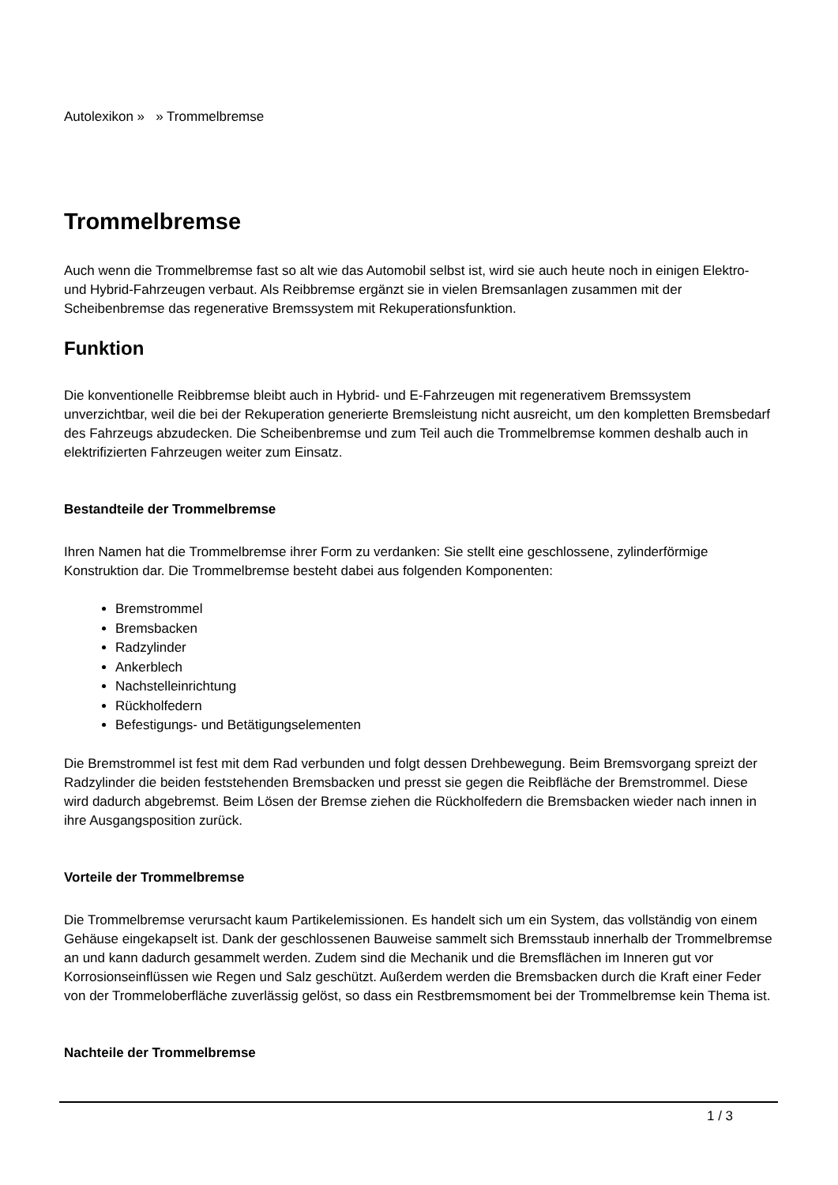Autolexikon » » Trommelbremse
Trommelbremse
Auch wenn die Trommelbremse fast so alt wie das Automobil selbst ist, wird sie auch heute noch in einigen Elektro- und Hybrid-Fahrzeugen verbaut. Als Reibbremse ergänzt sie in vielen Bremsanlagen zusammen mit der Scheibenbremse das regenerative Bremssystem mit Rekuperationsfunktion.
Funktion
Die konventionelle Reibbremse bleibt auch in Hybrid- und E-Fahrzeugen mit regenerativem Bremssystem unverzichtbar, weil die bei der Rekuperation generierte Bremsleistung nicht ausreicht, um den kompletten Bremsbedarf des Fahrzeugs abzudecken. Die Scheibenbremse und zum Teil auch die Trommelbremse kommen deshalb auch in elektrifizierten Fahrzeugen weiter zum Einsatz.
Bestandteile der Trommelbremse
Ihren Namen hat die Trommelbremse ihrer Form zu verdanken: Sie stellt eine geschlossene, zylinderförmige Konstruktion dar. Die Trommelbremse besteht dabei aus folgenden Komponenten:
Bremstrommel
Bremsbacken
Radzylinder
Ankerblech
Nachstelleinrichtung
Rückholfedern
Befestigungs- und Betätigungselementen
Die Bremstrommel ist fest mit dem Rad verbunden und folgt dessen Drehbewegung. Beim Bremsvorgang spreizt der Radzylinder die beiden feststehenden Bremsbacken und presst sie gegen die Reibfläche der Bremstrommel. Diese wird dadurch abgebremst. Beim Lösen der Bremse ziehen die Rückholfedern die Bremsbacken wieder nach innen in ihre Ausgangsposition zurück.
Vorteile der Trommelbremse
Die Trommelbremse verursacht kaum Partikelemissionen. Es handelt sich um ein System, das vollständig von einem Gehäuse eingekapselt ist. Dank der geschlossenen Bauweise sammelt sich Bremsstaub innerhalb der Trommelbremse an und kann dadurch gesammelt werden. Zudem sind die Mechanik und die Bremsflächen im Inneren gut vor Korrosionseinflüssen wie Regen und Salz geschützt. Außerdem werden die Bremsbacken durch die Kraft einer Feder von der Trommeloberfläche zuverlässig gelöst, so dass ein Restbremsmoment bei der Trommelbremse kein Thema ist.
Nachteile der Trommelbremse
1 / 3